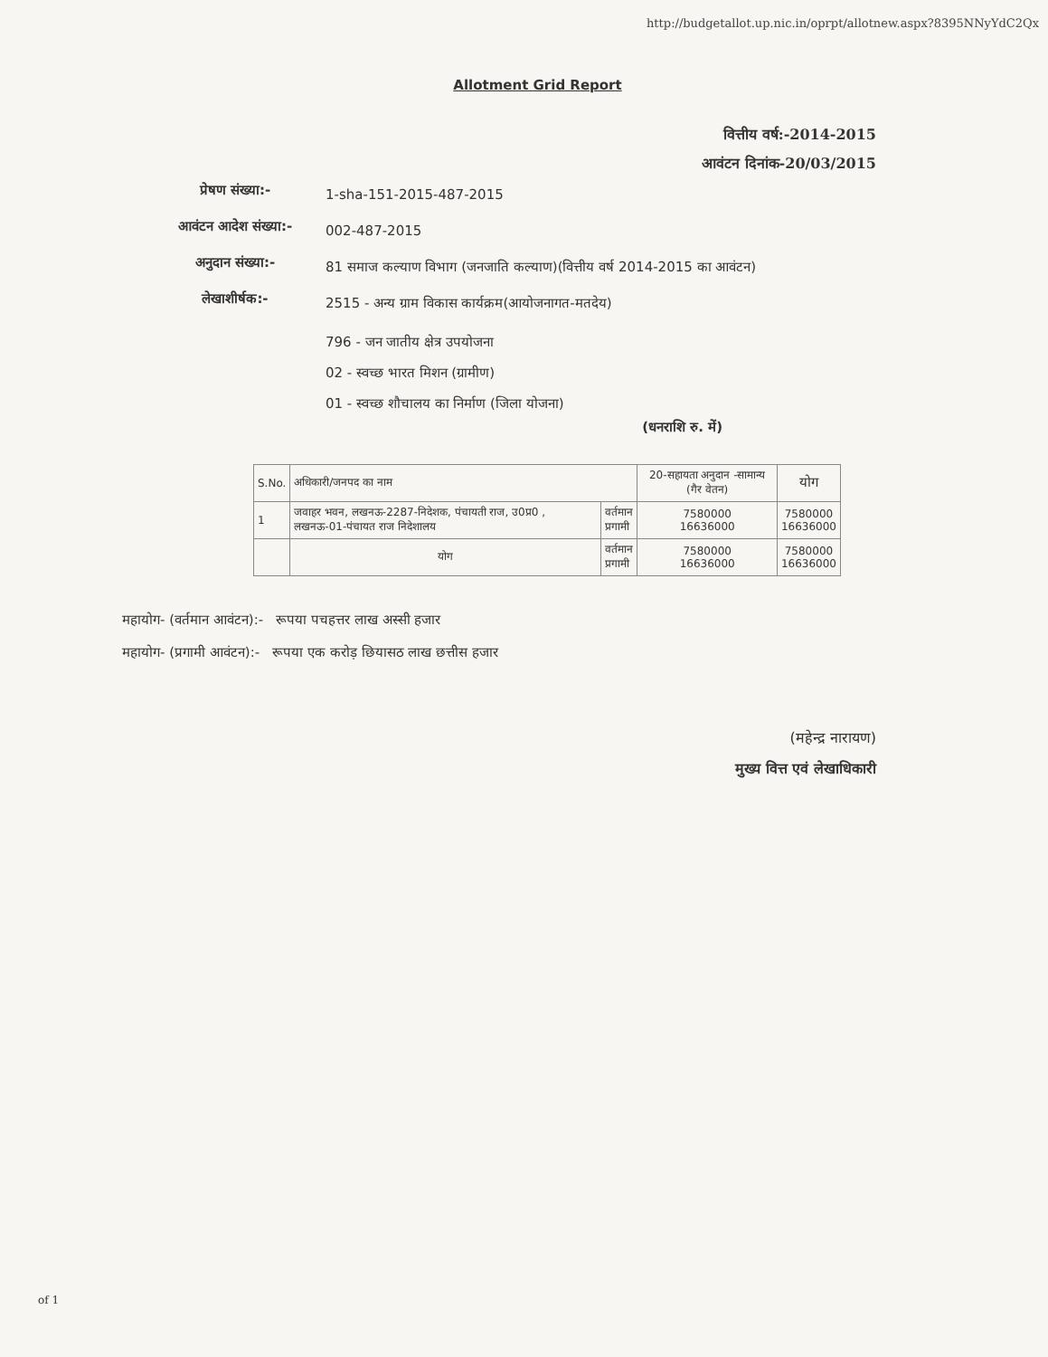http://budgetallot.up.nic.in/oprpt/allotnew.aspx?8395NNyYdC2Qx
Allotment Grid Report
वित्तीय वर्ष:-2014-2015
आवंटन दिनांक-20/03/2015
प्रेषण संख्या:-
1-sha-151-2015-487-2015
आवंटन आदेश संख्या:-
002-487-2015
अनुदान संख्या:-
81 समाज कल्याण विभाग (जनजाति कल्याण)(वित्तीय वर्ष 2014-2015 का आवंटन)
लेखाशीर्षक:-
2515 - अन्य ग्राम विकास कार्यक्रम(आयोजनागत-मतदेय)
796 - जन जातीय क्षेत्र उपयोजना
02 - स्वच्छ भारत मिशन (ग्रामीण)
01 - स्वच्छ शौचालय का निर्माण (जिला योजना)
(धनराशि रु. में)
| S.No. | अधिकारी/जनपद का नाम | | 20-सहायता अनुदान -सामान्य (गैर वेतन) | योग |
| --- | --- | --- | --- | --- |
| 1 | जवाहर भवन, लखनऊ-2287-निदेशक, पंचायती राज, उ0प्र0 , लखनऊ-01-पंचायत राज निदेशालय | वर्तमान प्रगामी | 7580000 16636000 | 7580000 16636000 |
| | योग | वर्तमान प्रगामी | 7580000 16636000 | 7580000 16636000 |
महायोग- (वर्तमान आवंटन):- रूपया पचहत्तर लाख अस्सी हजार
महायोग- (प्रगामी आवंटन):- रूपया एक करोड़ छियासठ लाख छत्तीस हजार
(महेन्द्र नारायण)
मुख्य वित्त एवं लेखाधिकारी
of 1